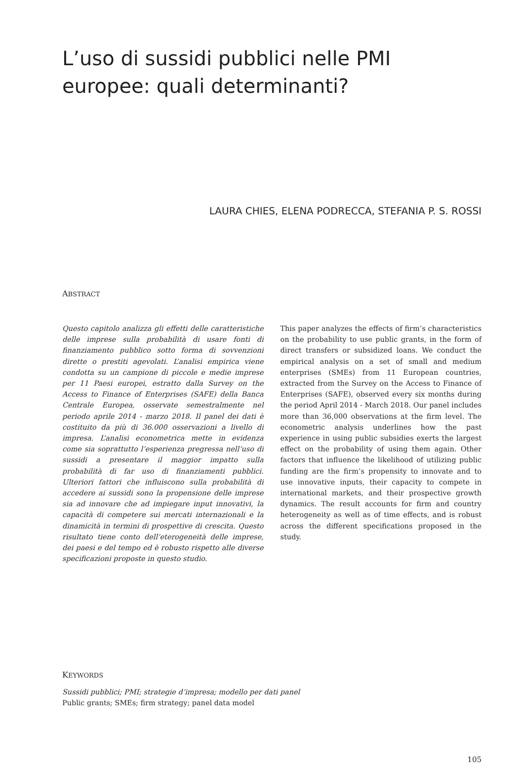L’uso di sussidi pubblici nelle PMI europee: quali determinanti?
LAURA CHIES, ELENA PODRECCA, STEFANIA P. S. ROSSI
ABSTRACT
Questo capitolo analizza gli effetti delle caratteristiche delle imprese sulla probabilità di usare fonti di finanziamento pubblico sotto forma di sovvenzioni dirette o prestiti agevolati. L’analisi empirica viene condotta su un campione di piccole e medie imprese per 11 Paesi europei, estratto dalla Survey on the Access to Finance of Enterprises (SAFE) della Banca Centrale Europea, osservate semestralmente nel periodo aprile 2014 - marzo 2018. Il panel dei dati è costituito da più di 36.000 osservazioni a livello di impresa. L’analisi econometrica mette in evidenza come sia soprattutto l’esperienza pregressa nell’uso di sussidi a presentare il maggior impatto sulla probabilità di far uso di finanziamenti pubblici. Ulteriori fattori che influiscono sulla probabilità di accedere ai sussidi sono la propensione delle imprese sia ad innovare che ad impiegare input innovativi, la capacità di competere sui mercati internazionali e la dinamicità in termini di prospettive di crescita. Questo risultato tiene conto dell’eterogeneità delle imprese, dei paesi e del tempo ed è robusto rispetto alle diverse specificazioni proposte in questo studio.
This paper analyzes the effects of firm’s characteristics on the probability to use public grants, in the form of direct transfers or subsidized loans. We conduct the empirical analysis on a set of small and medium enterprises (SMEs) from 11 European countries, extracted from the Survey on the Access to Finance of Enterprises (SAFE), observed every six months during the period April 2014 - March 2018. Our panel includes more than 36,000 observations at the firm level. The econometric analysis underlines how the past experience in using public subsidies exerts the largest effect on the probability of using them again. Other factors that influence the likelihood of utilizing public funding are the firm’s propensity to innovate and to use innovative inputs, their capacity to compete in international markets, and their prospective growth dynamics. The result accounts for firm and country heterogeneity as well as of time effects, and is robust across the different specifications proposed in the study.
KEYWORDS
Sussidi pubblici; PMI; strategie d’impresa; modello per dati panel
Public grants; SMEs; firm strategy; panel data model
105